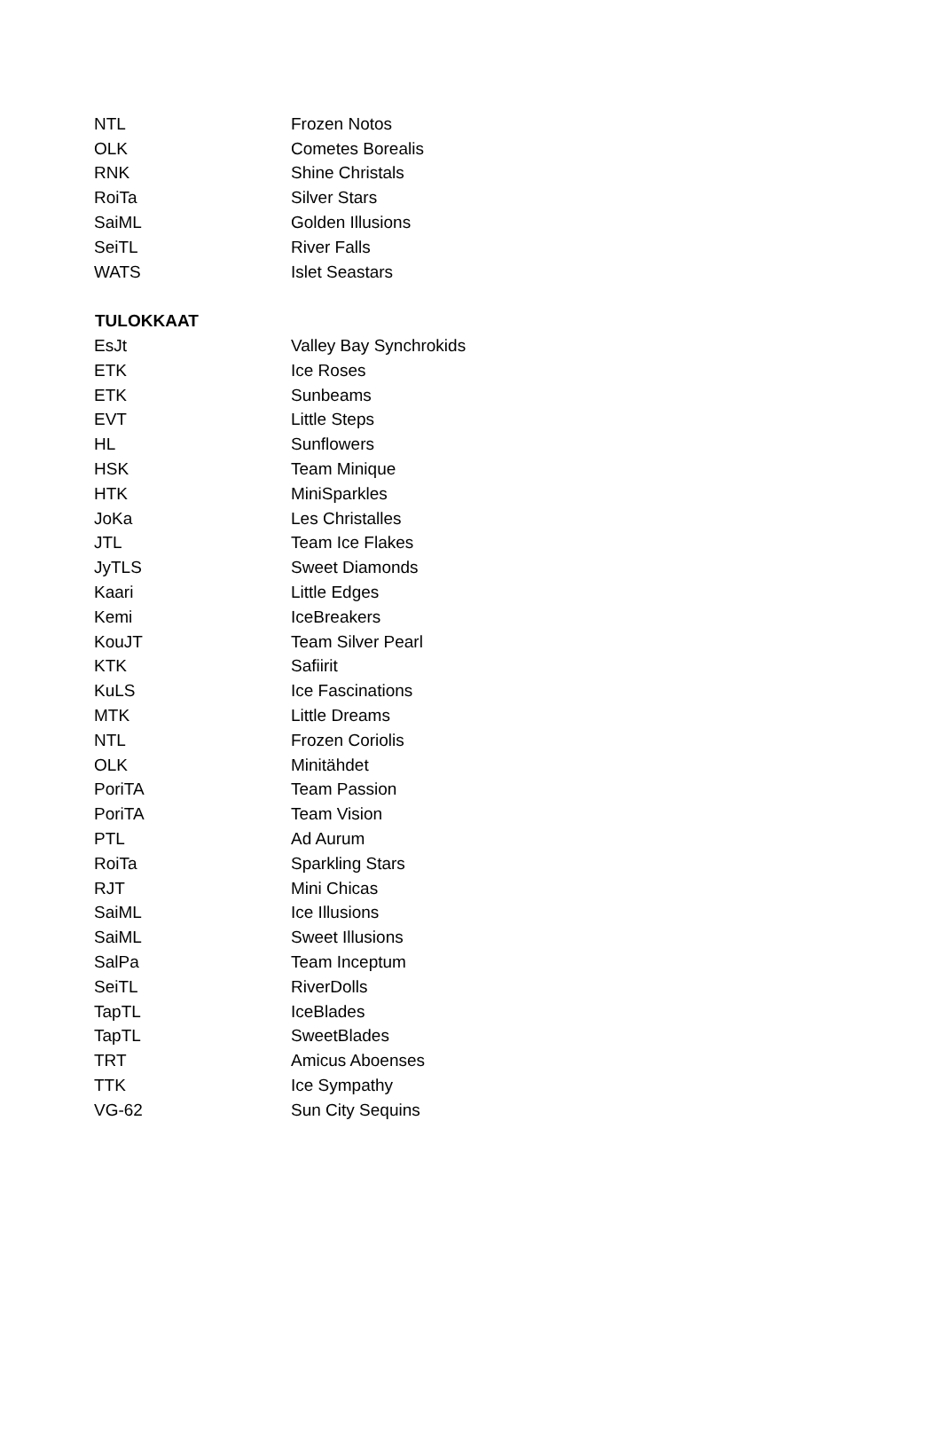| NTL | Frozen Notos |
| OLK | Cometes Borealis |
| RNK | Shine Christals |
| RoiTa | Silver Stars |
| SaiML | Golden Illusions |
| SeiTL | River Falls |
| WATS | Islet Seastars |
| TULOKKAAT | |
| EsJt | Valley Bay Synchrokids |
| ETK | Ice Roses |
| ETK | Sunbeams |
| EVT | Little Steps |
| HL | Sunflowers |
| HSK | Team Minique |
| HTK | MiniSparkles |
| JoKa | Les Christalles |
| JTL | Team Ice Flakes |
| JyTLS | Sweet Diamonds |
| Kaari | Little Edges |
| Kemi | IceBreakers |
| KouJT | Team Silver Pearl |
| KTK | Safiirit |
| KuLS | Ice Fascinations |
| MTK | Little Dreams |
| NTL | Frozen Coriolis |
| OLK | Minitähdet |
| PoriTA | Team Passion |
| PoriTA | Team Vision |
| PTL | Ad Aurum |
| RoiTa | Sparkling Stars |
| RJT | Mini Chicas |
| SaiML | Ice Illusions |
| SaiML | Sweet Illusions |
| SalPa | Team Inceptum |
| SeiTL | RiverDolls |
| TapTL | IceBlades |
| TapTL | SweetBlades |
| TRT | Amicus Aboenses |
| TTK | Ice Sympathy |
| VG-62 | Sun City Sequins |